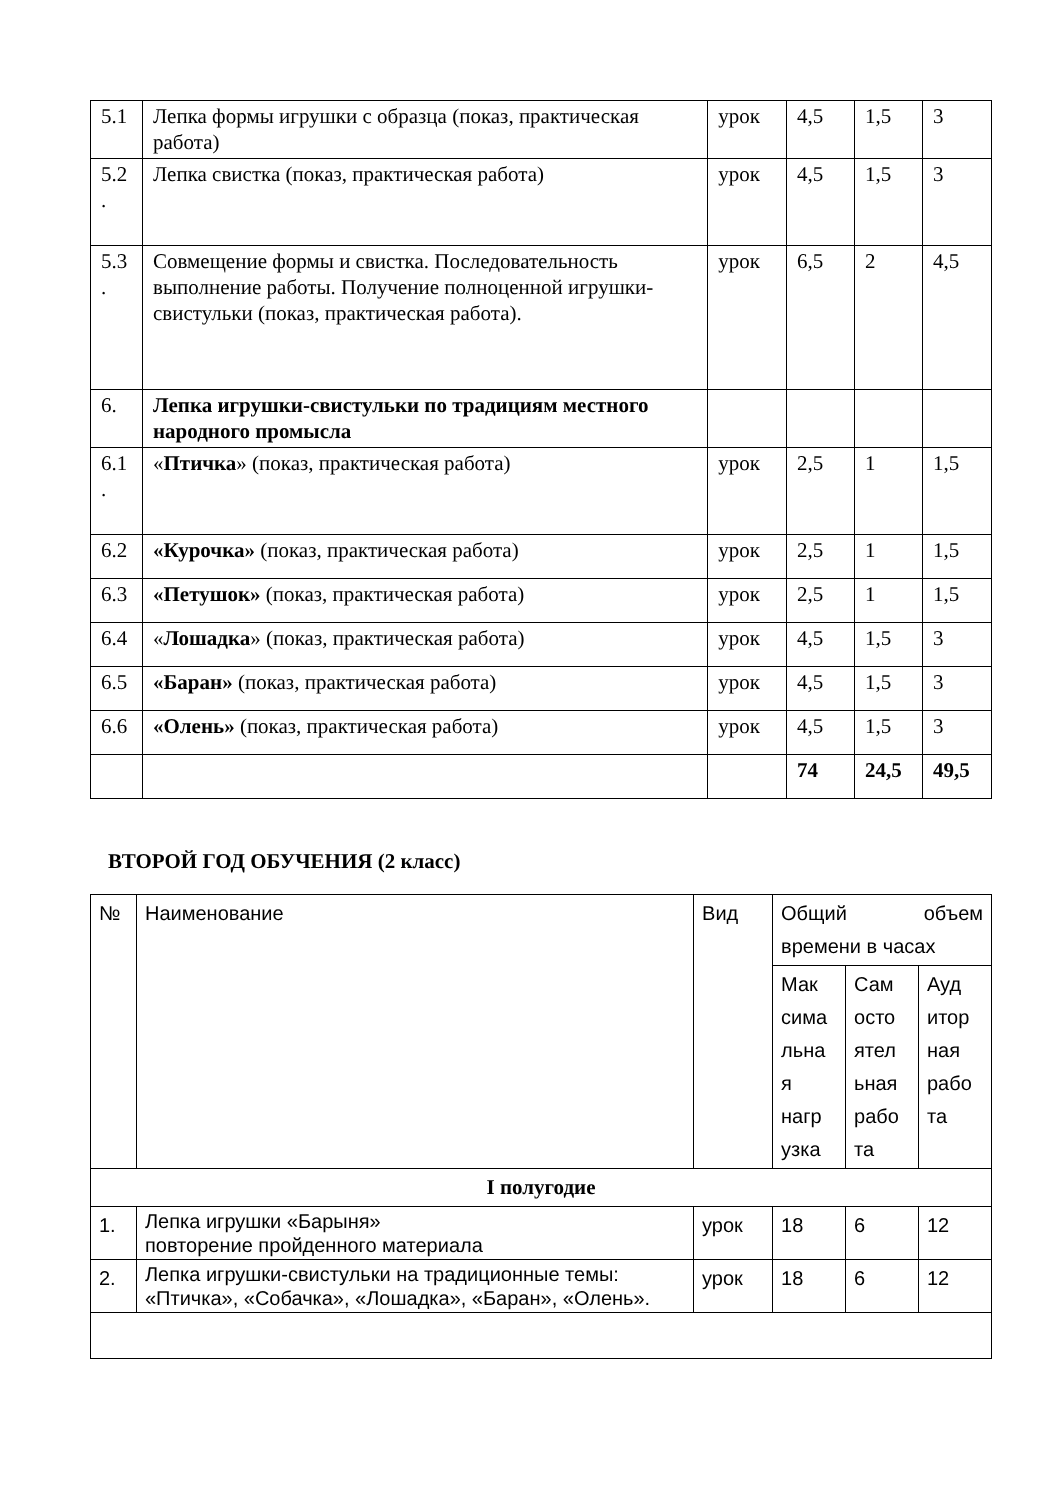| 5.1 | Лепка формы игрушки с образца (показ, практическая работа) | урок | 4,5 | 1,5 | 3 |
| 5.2 . | Лепка свистка (показ, практическая работа) | урок | 4,5 | 1,5 | 3 |
| 5.3 . | Совмещение формы и свистка. Последовательность выполнение работы. Получение полноценной игрушки-свистульки (показ, практическая работа). | урок | 6,5 | 2 | 4,5 |
| 6. | Лепка игрушки-свистульки по традициям местного народного промысла | | | | |
| 6.1 . | « Птичка » (показ, практическая работа) | урок | 2,5 | 1 | 1,5 |
| 6.2 | «Курочка» (показ, практическая работа) | урок | 2,5 | 1 | 1,5 |
| 6.3 | «Петушок» (показ, практическая работа) | урок | 2,5 | 1 | 1,5 |
| 6.4 | « Лошадка » (показ, практическая работа) | урок | 4,5 | 1,5 | 3 |
| 6.5 | «Баран» (показ, практическая работа) | урок | 4,5 | 1,5 | 3 |
| 6.6 | «Олень» (показ, практическая работа) | урок | 4,5 | 1,5 | 3 |
| | | | 74 | 24,5 | 49,5 |
ВТОРОЙ ГОД ОБУЧЕНИЯ (2 класс)
| № | Наименование | Вид | Общий объем времени в часах | | |
| --- | --- | --- | --- | --- | --- |
| | | | Мак сима льна я нагр узка | Сам осто ятел ьная рабо та | Ауд итор ная рабо та |
| I полугодие | | | | | |
| 1. | Лепка игрушки «Барыня» повторение пройденного материала | урок | 18 | 6 | 12 |
| 2. | Лепка игрушки-свистульки на традиционные темы: «Птичка», «Собачка», «Лошадка», «Баран», «Олень». | урок | 18 | 6 | 12 |